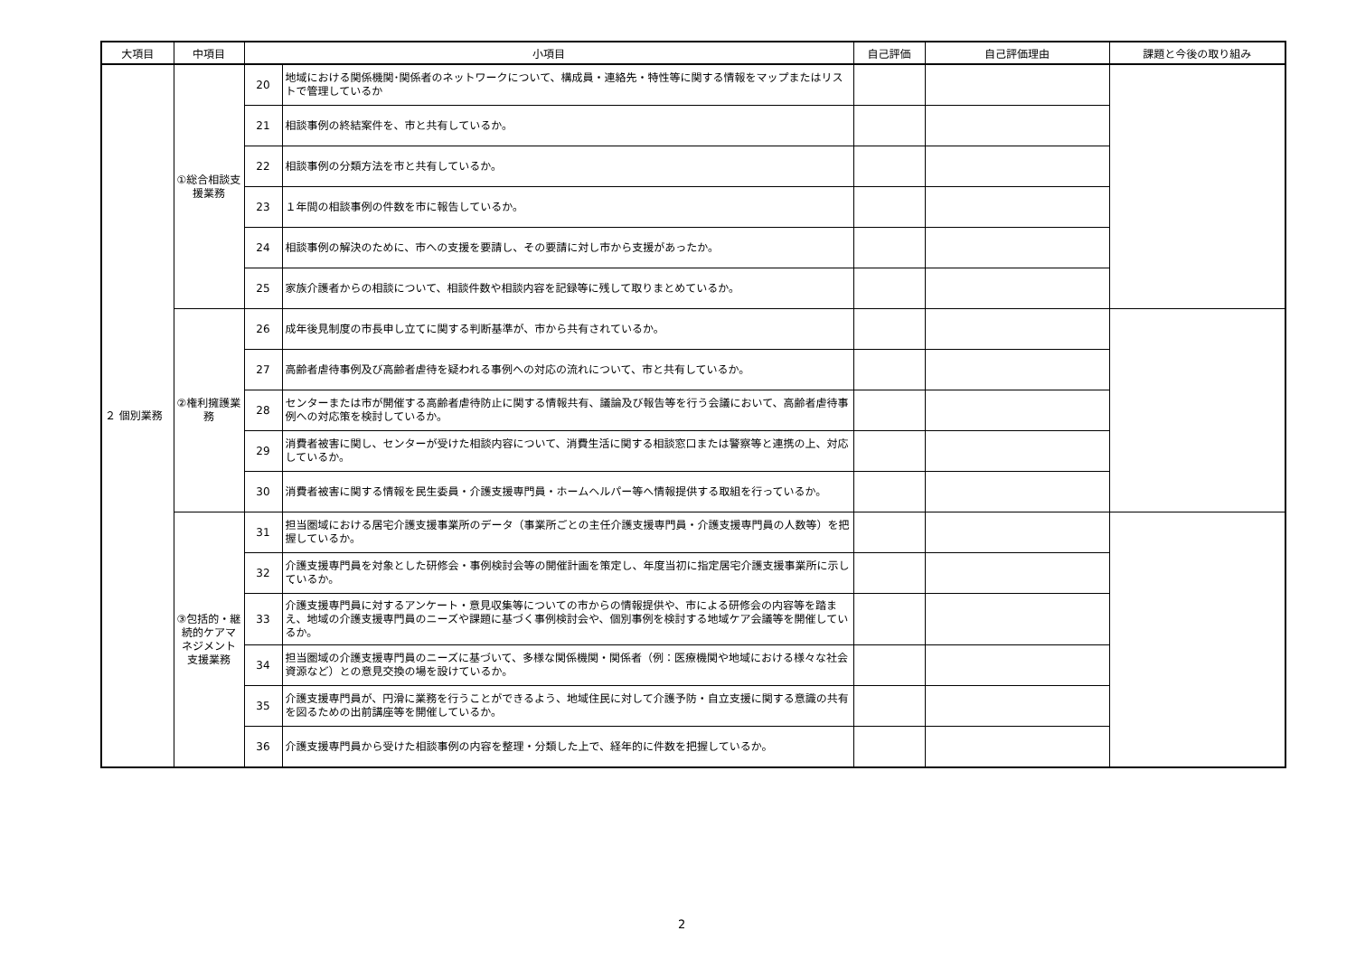| 大項目 | 中項目 | 小項目 | | 自己評価 | 自己評価理由 | 課題と今後の取り組み |
| --- | --- | --- | --- | --- | --- | --- |
| ２ 個別業務 | ①総合相談支援業務 | 20 | 地域における関係機関･関係者のネットワークについて、構成員・連絡先・特性等に関する情報をマップまたはリストで管理しているか | | | |
| | | 21 | 相談事例の終結案件を、市と共有しているか。 | | | |
| | | 22 | 相談事例の分類方法を市と共有しているか。 | | | |
| | | 23 | １年間の相談事例の件数を市に報告しているか。 | | | |
| | | 24 | 相談事例の解決のために、市への支援を要請し、その要請に対し市から支援があったか。 | | | |
| | | 25 | 家族介護者からの相談について、相談件数や相談内容を記録等に残して取りまとめているか。 | | | |
| | ②権利擁護業務 | 26 | 成年後見制度の市長申し立てに関する判断基準が、市から共有されているか。 | | | |
| | | 27 | 高齢者虐待事例及び高齢者虐待を疑われる事例への対応の流れについて、市と共有しているか。 | | | |
| | | 28 | センターまたは市が開催する高齢者虐待防止に関する情報共有、議論及び報告等を行う会議において、高齢者虐待事例への対応策を検討しているか。 | | | |
| | | 29 | 消費者被害に関し、センターが受けた相談内容について、消費生活に関する相談窓口または警察等と連携の上、対応しているか。 | | | |
| | | 30 | 消費者被害に関する情報を民生委員・介護支援専門員・ホームヘルパー等へ情報提供する取組を行っているか。 | | | |
| | ③包括的・継続的ケアマネジメント支援業務 | 31 | 担当圏域における居宅介護支援事業所のデータ（事業所ごとの主任介護支援専門員・介護支援専門員の人数等）を把握しているか。 | | | |
| | | 32 | 介護支援専門員を対象とした研修会・事例検討会等の開催計画を策定し、年度当初に指定居宅介護支援事業所に示しているか。 | | | |
| | | 33 | 介護支援専門員に対するアンケート・意見収集等についての市からの情報提供や、市による研修会の内容等を踏まえ、地域の介護支援専門員のニーズや課題に基づく事例検討会や、個別事例を検討する地域ケア会議等を開催しているか。 | | | |
| | | 34 | 担当圏域の介護支援専門員のニーズに基づいて、多様な関係機関・関係者（例：医療機関や地域における様々な社会資源など）との意見交換の場を設けているか。 | | | |
| | | 35 | 介護支援専門員が、円滑に業務を行うことができるよう、地域住民に対して介護予防・自立支援に関する意識の共有を図るための出前講座等を開催しているか。 | | | |
| | | 36 | 介護支援専門員から受けた相談事例の内容を整理・分類した上で、経年的に件数を把握しているか。 | | | |
2